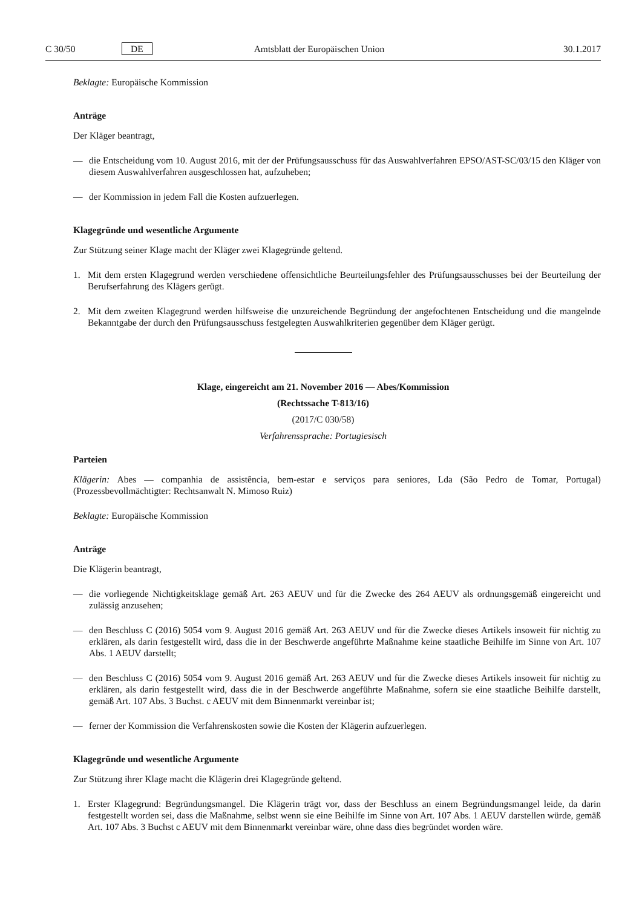C 30/50 DE Amtsblatt der Europäischen Union 30.1.2017
Beklagte: Europäische Kommission
Anträge
Der Kläger beantragt,
— die Entscheidung vom 10. August 2016, mit der der Prüfungsausschuss für das Auswahlverfahren EPSO/AST-SC/03/15 den Kläger von diesem Auswahlverfahren ausgeschlossen hat, aufzuheben;
— der Kommission in jedem Fall die Kosten aufzuerlegen.
Klagegründe und wesentliche Argumente
Zur Stützung seiner Klage macht der Kläger zwei Klagegründe geltend.
1. Mit dem ersten Klagegrund werden verschiedene offensichtliche Beurteilungsfehler des Prüfungsausschusses bei der Beurteilung der Berufserfahrung des Klägers gerügt.
2. Mit dem zweiten Klagegrund werden hilfsweise die unzureichende Begründung der angefochtenen Entscheidung und die mangelnde Bekanntgabe der durch den Prüfungsausschuss festgelegten Auswahlkriterien gegenüber dem Kläger gerügt.
Klage, eingereicht am 21. November 2016 — Abes/Kommission
(Rechtssache T-813/16)
(2017/C 030/58)
Verfahrenssprache: Portugiesisch
Parteien
Klägerin: Abes — companhia de assistência, bem-estar e serviços para seniores, Lda (São Pedro de Tomar, Portugal) (Prozessbevollmächtigter: Rechtsanwalt N. Mimoso Ruiz)
Beklagte: Europäische Kommission
Anträge
Die Klägerin beantragt,
— die vorliegende Nichtigkeitsklage gemäß Art. 263 AEUV und für die Zwecke des 264 AEUV als ordnungsgemäß eingereicht und zulässig anzusehen;
— den Beschluss C (2016) 5054 vom 9. August 2016 gemäß Art. 263 AEUV und für die Zwecke dieses Artikels insoweit für nichtig zu erklären, als darin festgestellt wird, dass die in der Beschwerde angeführte Maßnahme keine staatliche Beihilfe im Sinne von Art. 107 Abs. 1 AEUV darstellt;
— den Beschluss C (2016) 5054 vom 9. August 2016 gemäß Art. 263 AEUV und für die Zwecke dieses Artikels insoweit für nichtig zu erklären, als darin festgestellt wird, dass die in der Beschwerde angeführte Maßnahme, sofern sie eine staatliche Beihilfe darstellt, gemäß Art. 107 Abs. 3 Buchst. c AEUV mit dem Binnenmarkt vereinbar ist;
— ferner der Kommission die Verfahrenskosten sowie die Kosten der Klägerin aufzuerlegen.
Klagegründe und wesentliche Argumente
Zur Stützung ihrer Klage macht die Klägerin drei Klagegründe geltend.
1. Erster Klagegrund: Begründungsmangel. Die Klägerin trägt vor, dass der Beschluss an einem Begründungsmangel leide, da darin festgestellt worden sei, dass die Maßnahme, selbst wenn sie eine Beihilfe im Sinne von Art. 107 Abs. 1 AEUV darstellen würde, gemäß Art. 107 Abs. 3 Buchst c AEUV mit dem Binnenmarkt vereinbar wäre, ohne dass dies begründet worden wäre.